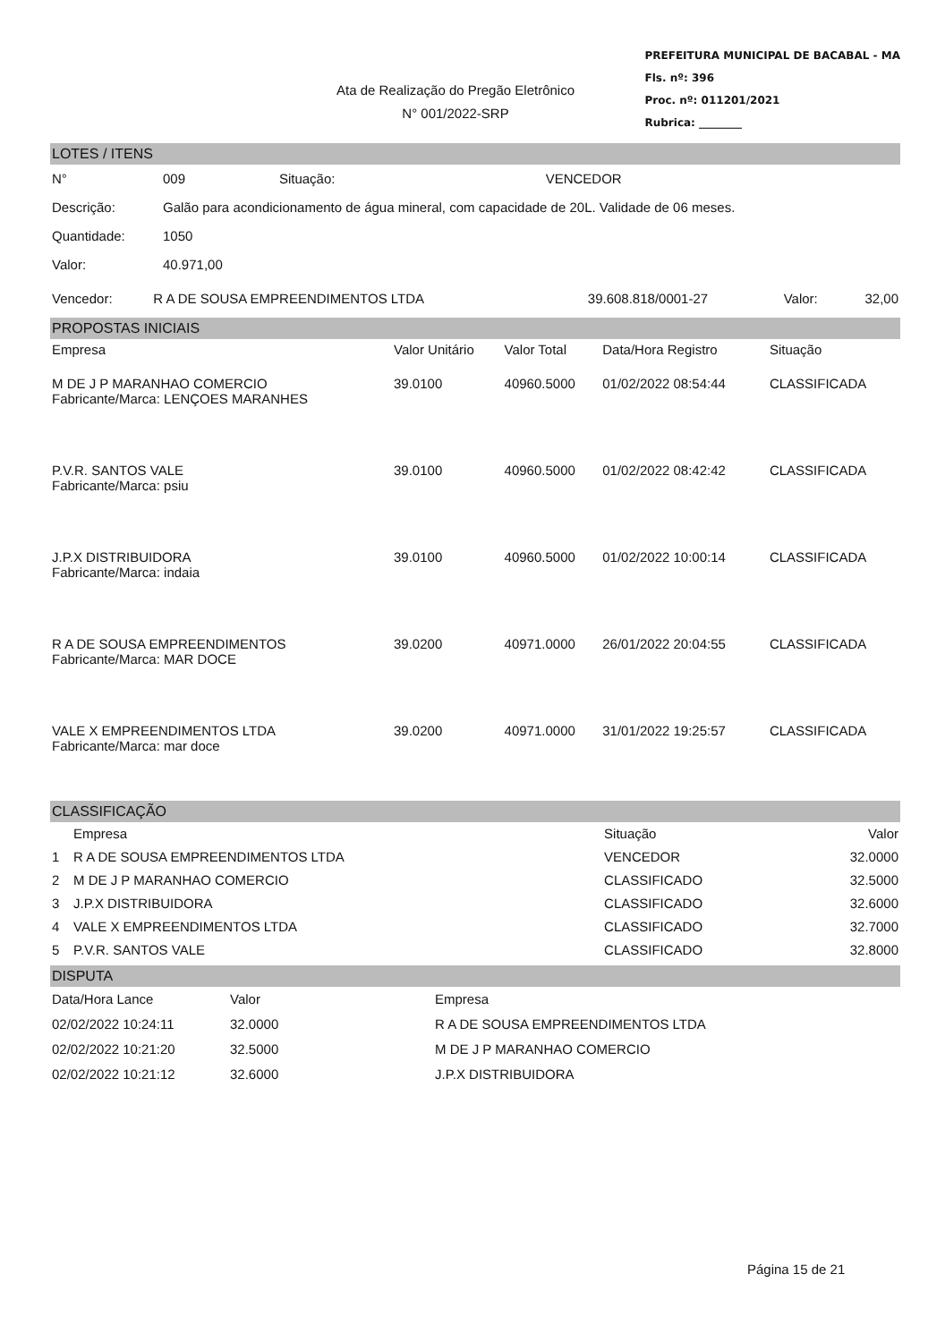Ata de Realização do Pregão Eletrônico
N° 001/2022-SRP
PREFEITURA MUNICIPAL DE BACABAL - MA
Fls. nº: 396
Proc. nº: 011201/2021
Rubrica: ________
LOTES / ITENS
| N° | 009 | Situação: | VENCEDOR |
| Descrição: | Galão para acondicionamento de água mineral, com capacidade de 20L. Validade de 06 meses. | | |
| Quantidade: | 1050 | | |
| Valor: | 40.971,00 | | |
| Vencedor: | R A DE SOUSA EMPREENDIMENTOS LTDA | 39.608.818/0001-27 | Valor: | 32,00 |
PROPOSTAS INICIAIS
| Empresa | Valor Unitário | Valor Total | Data/Hora Registro | Situação |
| --- | --- | --- | --- | --- |
| M DE J P MARANHAO COMERCIO Fabricante/Marca: LENÇOES MARANHES | 39.0100 | 40960.5000 | 01/02/2022 08:54:44 | CLASSIFICADA |
| P.V.R. SANTOS VALE Fabricante/Marca: psiu | 39.0100 | 40960.5000 | 01/02/2022 08:42:42 | CLASSIFICADA |
| J.P.X DISTRIBUIDORA Fabricante/Marca: indaia | 39.0100 | 40960.5000 | 01/02/2022 10:00:14 | CLASSIFICADA |
| R A DE SOUSA EMPREENDIMENTOS Fabricante/Marca: MAR DOCE | 39.0200 | 40971.0000 | 26/01/2022 20:04:55 | CLASSIFICADA |
| VALE X EMPREENDIMENTOS LTDA Fabricante/Marca: mar doce | 39.0200 | 40971.0000 | 31/01/2022 19:25:57 | CLASSIFICADA |
CLASSIFICAÇÃO
| | Empresa | Situação | Valor |
| --- | --- | --- | --- |
| 1 | R A DE SOUSA EMPREENDIMENTOS LTDA | VENCEDOR | 32.0000 |
| 2 | M DE J P MARANHAO COMERCIO | CLASSIFICADO | 32.5000 |
| 3 | J.P.X DISTRIBUIDORA | CLASSIFICADO | 32.6000 |
| 4 | VALE X EMPREENDIMENTOS LTDA | CLASSIFICADO | 32.7000 |
| 5 | P.V.R. SANTOS VALE | CLASSIFICADO | 32.8000 |
DISPUTA
| Data/Hora Lance | Valor | Empresa |
| --- | --- | --- |
| 02/02/2022 10:24:11 | 32.0000 | R A DE SOUSA EMPREENDIMENTOS LTDA |
| 02/02/2022 10:21:20 | 32.5000 | M DE J P MARANHAO COMERCIO |
| 02/02/2022 10:21:12 | 32.6000 | J.P.X DISTRIBUIDORA |
Página 15 de 21